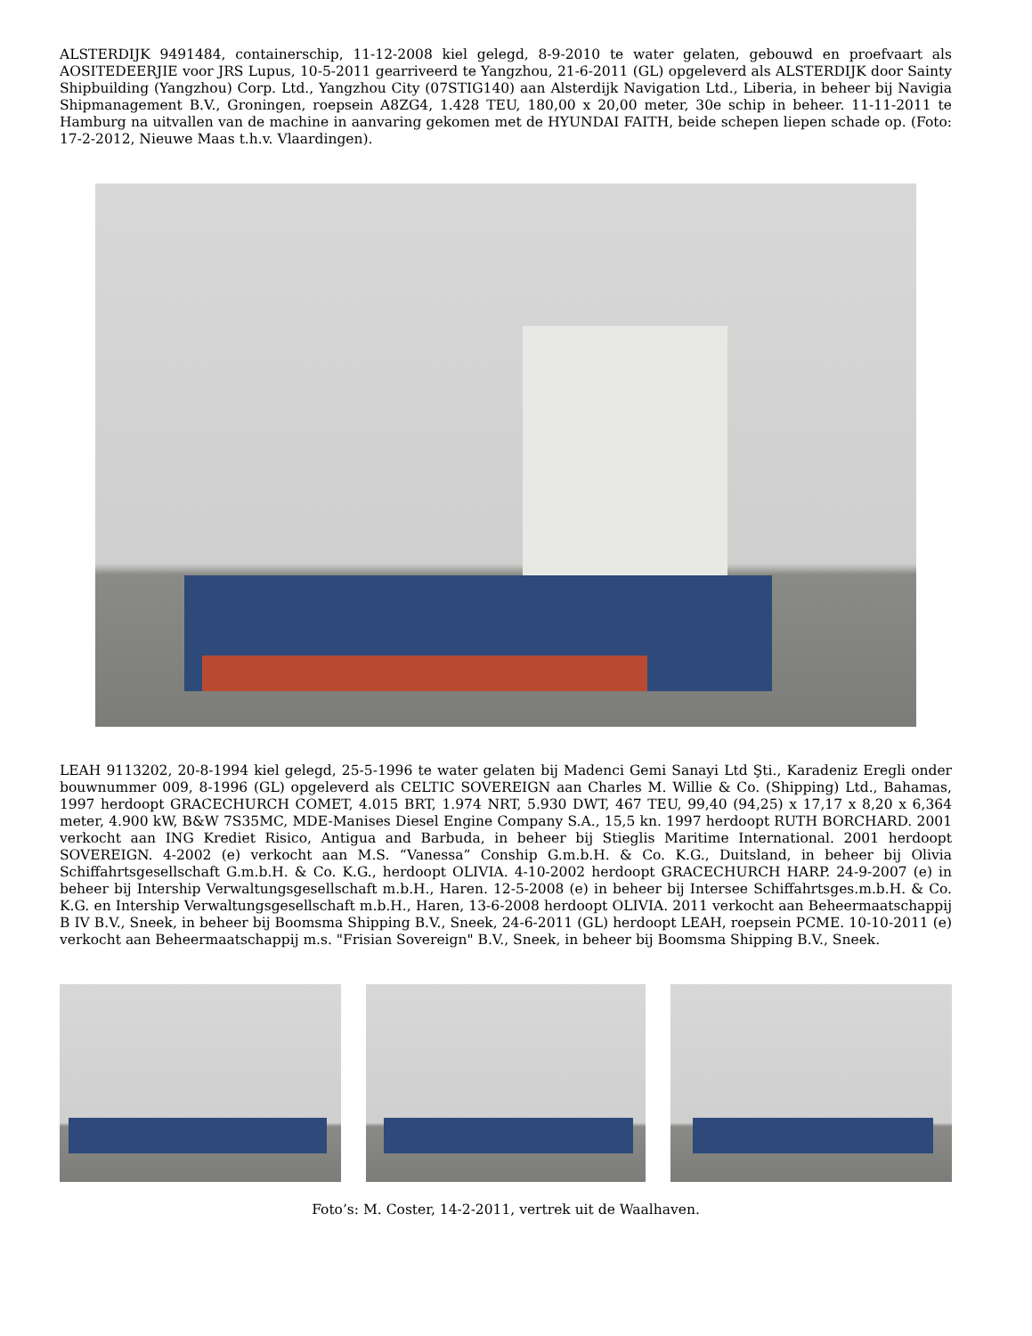ALSTERDIJK 9491484, containerschip, 11-12-2008 kiel gelegd, 8-9-2010 te water gelaten, gebouwd en proefvaart als AOSITEDEERJIE voor JRS Lupus, 10-5-2011 gearriveerd te Yangzhou, 21-6-2011 (GL) opgeleverd als ALSTERDIJK door Sainty Shipbuilding (Yangzhou) Corp. Ltd., Yangzhou City (07STIG140) aan Alsterdijk Navigation Ltd., Liberia, in beheer bij Navigia Shipmanagement B.V., Groningen, roepsein A8ZG4, 1.428 TEU, 180,00 x 20,00 meter, 30e schip in beheer. 11-11-2011 te Hamburg na uitvallen van de machine in aanvaring gekomen met de HYUNDAI FAITH, beide schepen liepen schade op. (Foto: 17-2-2012, Nieuwe Maas t.h.v. Vlaardingen).
LEAH 9113202, 20-8-1994 kiel gelegd, 25-5-1996 te water gelaten bij Madenci Gemi Sanayi Ltd Şti., Karadeniz Eregli onder bouwnummer 009, 8-1996 (GL) opgeleverd als CELTIC SOVEREIGN aan Charles M. Willie & Co. (Shipping) Ltd., Bahamas, 1997 herdoopt GRACECHURCH COMET, 4.015 BRT, 1.974 NRT, 5.930 DWT, 467 TEU, 99,40 (94,25) x 17,17 x 8,20 x 6,364 meter, 4.900 kW, B&W 7S35MC, MDE-Manises Diesel Engine Company S.A., 15,5 kn. 1997 herdoopt RUTH BORCHARD. 2001 verkocht aan ING Krediet Risico, Antigua and Barbuda, in beheer bij Stieglis Maritime International. 2001 herdoopt SOVEREIGN. 4-2002 (e) verkocht aan M.S. “Vanessa” Conship G.m.b.H. & Co. K.G., Duitsland, in beheer bij Olivia Schiffahrtsgesellschaft G.m.b.H. & Co. K.G., herdoopt OLIVIA. 4-10-2002 herdoopt GRACECHURCH HARP. 24-9-2007 (e) in beheer bij Intership Verwaltungsgesellschaft m.b.H., Haren. 12-5-2008 (e) in beheer bij Intersee Schiffahrtsges.m.b.H. & Co. K.G. en Intership Verwaltungsgesellschaft m.b.H., Haren, 13-6-2008 herdoopt OLIVIA. 2011 verkocht aan Beheermaatschappij B IV B.V., Sneek, in beheer bij Boomsma Shipping B.V., Sneek, 24-6-2011 (GL) herdoopt LEAH, roepsein PCME. 10-10-2011 (e) verkocht aan Beheermaatschappij m.s. "Frisian Sovereign" B.V., Sneek, in beheer bij Boomsma Shipping B.V., Sneek.
Foto’s: M. Coster, 14-2-2011, vertrek uit de Waalhaven.